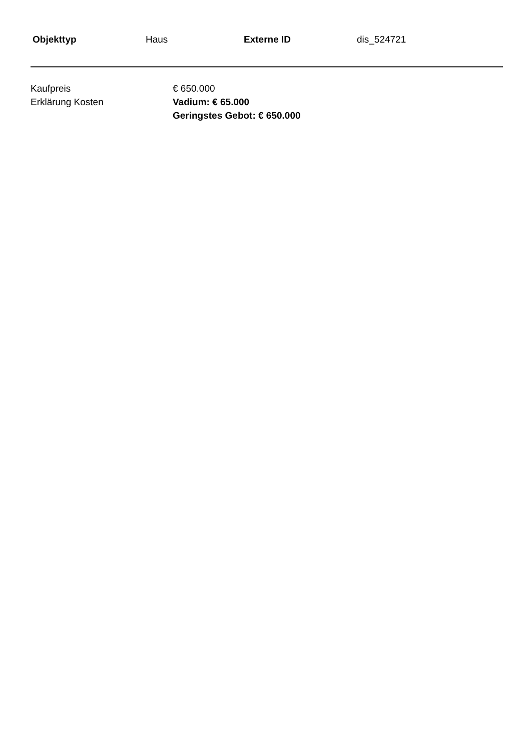| Objekttyp | Haus | Externe ID | dis_524721 |
| Kaufpreis | € 650.000 |
| Erklärung Kosten | Vadium: € 65.000 Geringstes Gebot: € 650.000 |